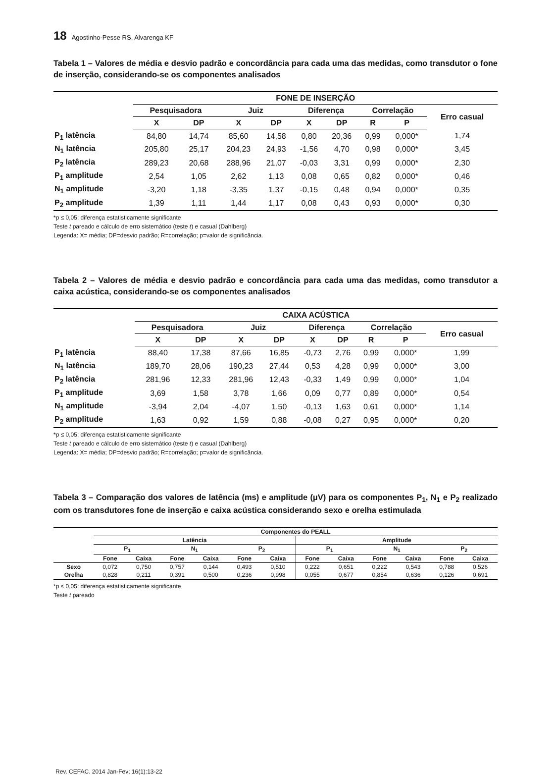18 Agostinho-Pesse RS, Alvarenga KF
Tabela 1 – Valores de média e desvio padrão e concordância para cada uma das medidas, como transdutor o fone de inserção, considerando-se os componentes analisados
| | FONE DE INSERÇÃO | | | | | | | | |
| --- | --- | --- | --- | --- | --- | --- | --- | --- | --- |
| | Pesquisadora | | Juiz | | Diferença | | Correlação | | Erro casual |
| | X | DP | X | DP | X | DP | R | P | |
| P<sub>1</sub> latência | 84,80 | 14,74 | 85,60 | 14,58 | 0,80 | 20,36 | 0,99 | 0,000* | 1,74 |
| N<sub>1</sub> latência | 205,80 | 25,17 | 204,23 | 24,93 | -1,56 | 4,70 | 0,98 | 0,000* | 3,45 |
| P<sub>2</sub> latência | 289,23 | 20,68 | 288,96 | 21,07 | -0,03 | 3,31 | 0,99 | 0,000* | 2,30 |
| P<sub>1</sub> amplitude | 2,54 | 1,05 | 2,62 | 1,13 | 0,08 | 0,65 | 0,82 | 0,000* | 0,46 |
| N<sub>1</sub> amplitude | -3,20 | 1,18 | -3,35 | 1,37 | -0,15 | 0,48 | 0,94 | 0,000* | 0,35 |
| P<sub>2</sub> amplitude | 1,39 | 1,11 | 1,44 | 1,17 | 0,08 | 0,43 | 0,93 | 0,000* | 0,30 |
*p ≤ 0,05: diferença estatisticamente significante
Teste t pareado e cálculo de erro sistemático (teste t) e casual (Dahlberg)
Legenda: X= média; DP=desvio padrão; R=correlação; p=valor de significância.
Tabela 2 – Valores de média e desvio padrão e concordância para cada uma das medidas, como transdutor a caixa acústica, considerando-se os componentes analisados
| | CAIXA ACÚSTICA | | | | | | | | |
| --- | --- | --- | --- | --- | --- | --- | --- | --- | --- |
| | Pesquisadora | | Juiz | | Diferença | | Correlação | | Erro casual |
| | X | DP | X | DP | X | DP | R | P | |
| P<sub>1</sub> latência | 88,40 | 17,38 | 87,66 | 16,85 | -0,73 | 2,76 | 0,99 | 0,000* | 1,99 |
| N<sub>1</sub> latência | 189,70 | 28,06 | 190,23 | 27,44 | 0,53 | 4,28 | 0,99 | 0,000* | 3,00 |
| P<sub>2</sub> latência | 281,96 | 12,33 | 281,96 | 12,43 | -0,33 | 1,49 | 0,99 | 0,000* | 1,04 |
| P<sub>1</sub> amplitude | 3,69 | 1,58 | 3,78 | 1,66 | 0,09 | 0,77 | 0,89 | 0,000* | 0,54 |
| N<sub>1</sub> amplitude | -3,94 | 2,04 | -4,07 | 1,50 | -0,13 | 1,63 | 0,61 | 0,000* | 1,14 |
| P<sub>2</sub> amplitude | 1,63 | 0,92 | 1,59 | 0,88 | -0,08 | 0,27 | 0,95 | 0,000* | 0,20 |
*p ≤ 0,05: diferença estatisticamente significante
Teste t pareado e cálculo de erro sistemático (teste t) e casual (Dahlberg)
Legenda: X= média; DP=desvio padrão; R=correlação; p=valor de significância.
Tabela 3 – Comparação dos valores de latência (ms) e amplitude (µV) para os componentes P<sub>1</sub>, N<sub>1</sub> e P<sub>2</sub> realizado com os transdutores fone de inserção e caixa acústica considerando sexo e orelha estimulada
| | Componentes do PEALL | | | | | | | | | | | |
| --- | --- | --- | --- | --- | --- | --- | --- | --- | --- | --- | --- | --- |
| | Latência | | | | | | Amplitude | | | | | |
| | P<sub>1</sub> | | N<sub>1</sub> | | P<sub>2</sub> | | P<sub>1</sub> | | N<sub>1</sub> | | P<sub>2</sub> | |
| | Fone | Caixa | Fone | Caixa | Fone | Caixa | Fone | Caixa | Fone | Caixa | Fone | Caixa |
| Sexo | 0,072 | 0,750 | 0,757 | 0,144 | 0,493 | 0,510 | 0,222 | 0,651 | 0,222 | 0,543 | 0,788 | 0,526 |
| Orelha | 0,828 | 0,211 | 0,391 | 0,500 | 0,236 | 0,998 | 0,055 | 0,677 | 0,854 | 0,636 | 0,126 | 0,691 |
*p ≤ 0,05: diferença estatisticamente significante
Teste t pareado
Rev. CEFAC. 2014 Jan-Fev; 16(1):13-22